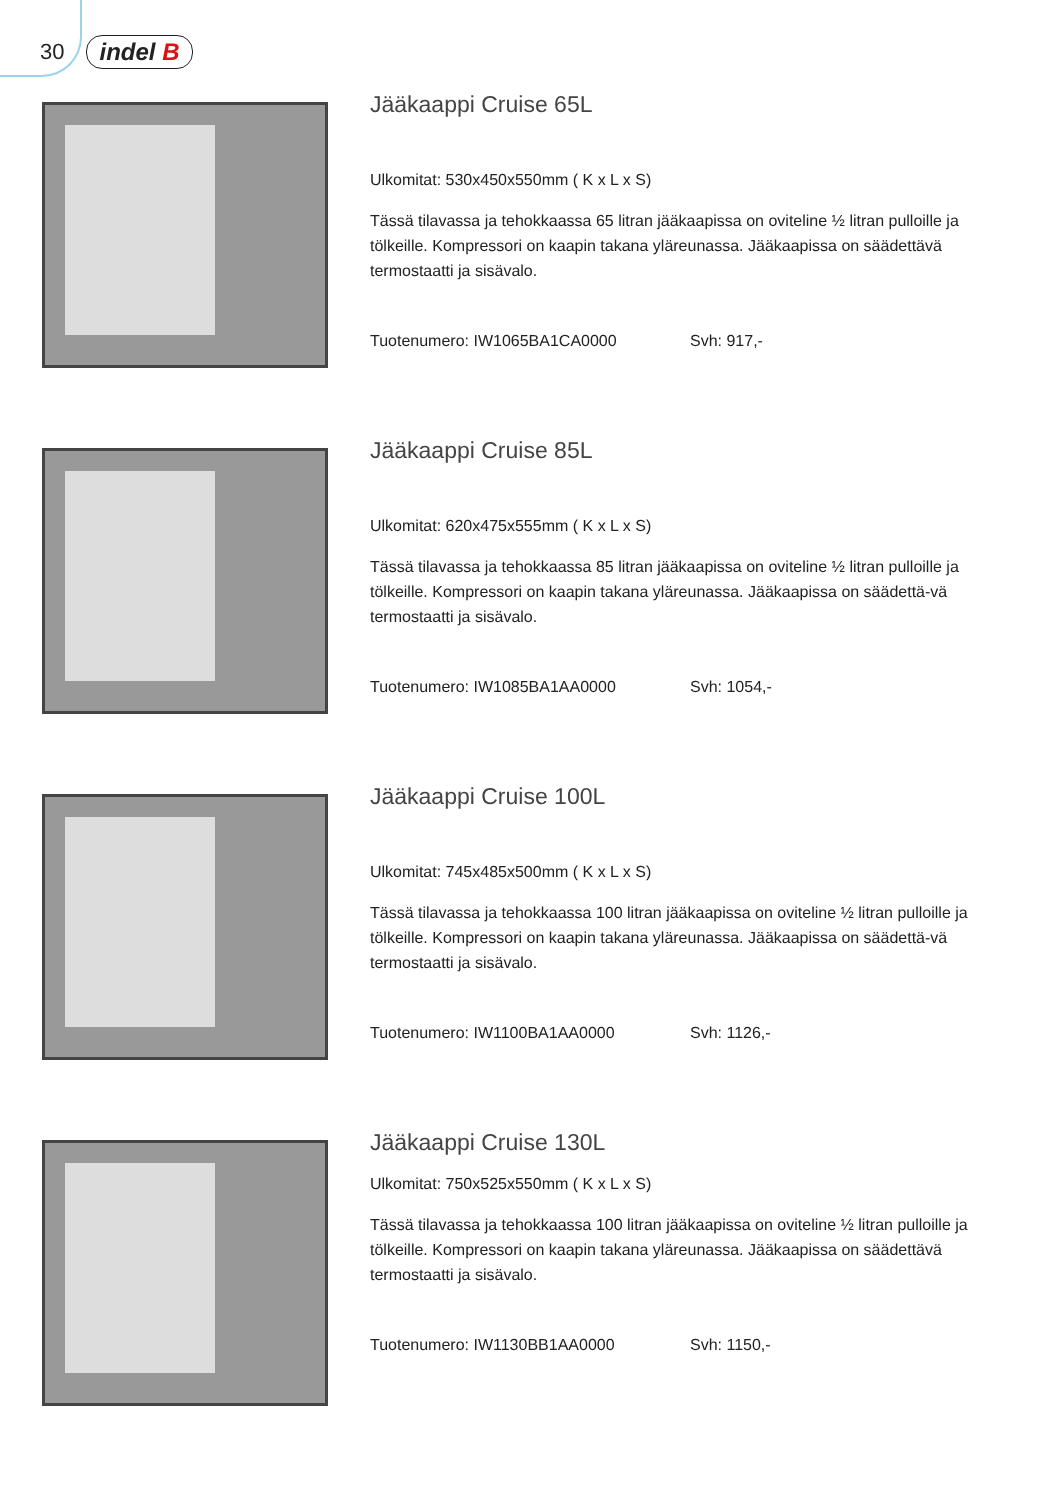30 indel B
Jääkaappi Cruise 65L
Ulkomitat: 530x450x550mm ( K x L x S)
Tässä tilavassa ja tehokkaassa 65 litran jääkaapissa on oviteline ½ litran pulloille ja tölkeille. Kompressori on kaapin takana yläreunassa. Jääkaapissa on säädettävä termostaatti ja sisävalo.
Tuotenumero: IW1065BA1CA0000 Svh: 917,-
Jääkaappi Cruise 85L
Ulkomitat: 620x475x555mm ( K x L x S)
Tässä tilavassa ja tehokkaassa 85 litran jääkaapissa on oviteline ½ litran pulloille ja tölkeille. Kompressori on kaapin takana yläreunassa. Jääkaapissa on säädettä-vä termostaatti ja sisävalo.
Tuotenumero: IW1085BA1AA0000 Svh: 1054,-
Jääkaappi Cruise 100L
Ulkomitat: 745x485x500mm ( K x L x S)
Tässä tilavassa ja tehokkaassa 100 litran jääkaapissa on oviteline ½ litran pulloille ja tölkeille. Kompressori on kaapin takana yläreunassa. Jääkaapissa on säädettä-vä termostaatti ja sisävalo.
Tuotenumero: IW1100BA1AA0000 Svh: 1126,-
Jääkaappi Cruise 130L
Ulkomitat: 750x525x550mm ( K x L x S)
Tässä tilavassa ja tehokkaassa 100 litran jääkaapissa on oviteline ½ litran pulloille ja tölkeille. Kompressori on kaapin takana yläreunassa. Jääkaapissa on säädettävä termostaatti ja sisävalo.
Tuotenumero: IW1130BB1AA0000 Svh: 1150,-